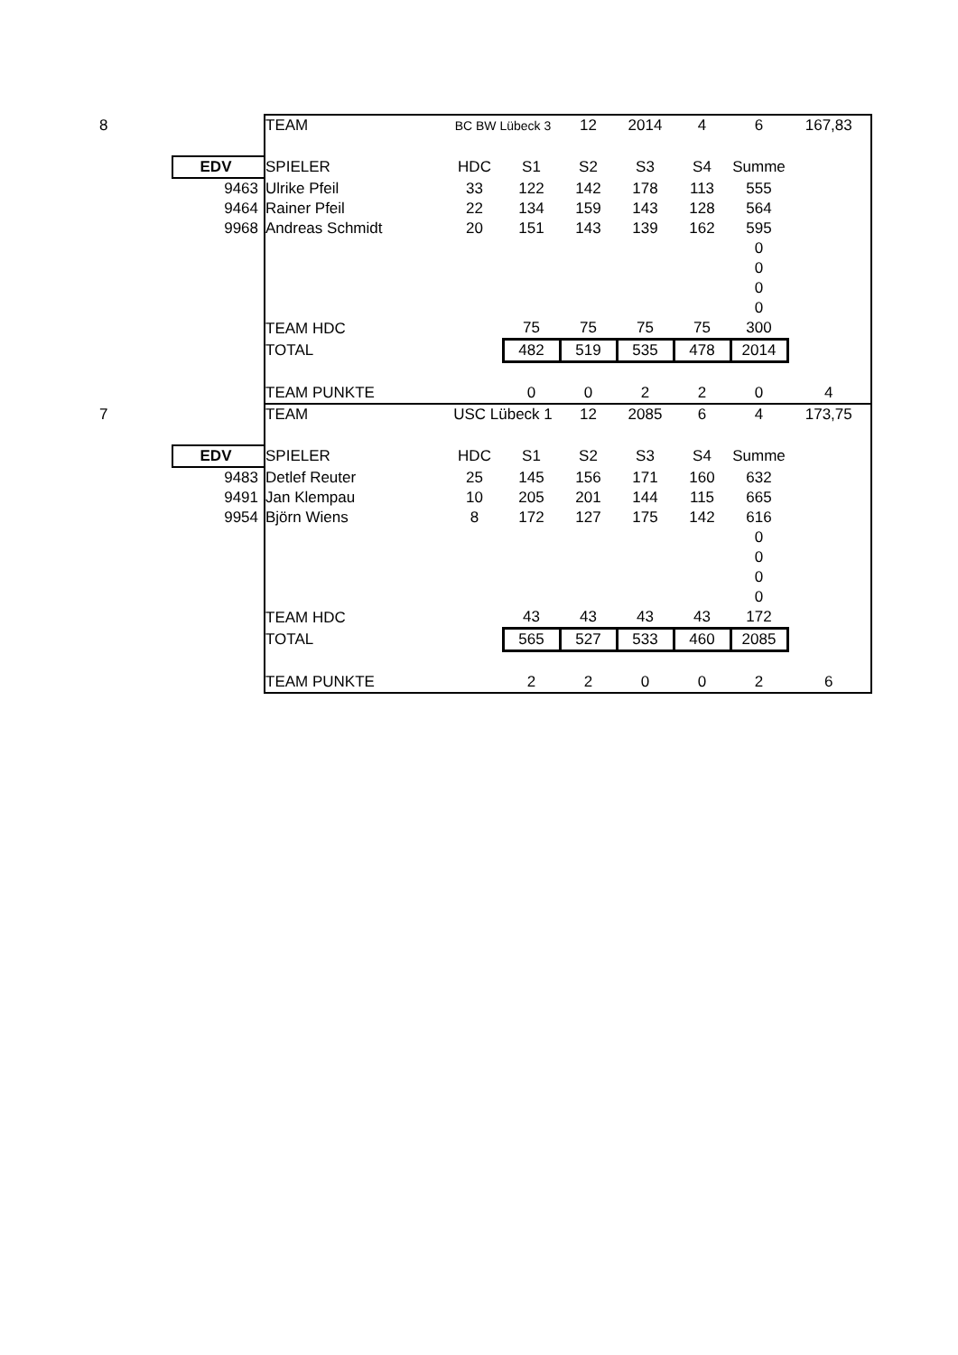| 8 | | TEAM | BC BW Lübeck 3 | | 12 | 2014 | 4 | 6 | 167,83 |
| | EDV | SPIELER | HDC | S1 | S2 | S3 | S4 | Summe | |
| | 9463 | Ulrike Pfeil | 33 | 122 | 142 | 178 | 113 | 555 | |
| | 9464 | Rainer Pfeil | 22 | 134 | 159 | 143 | 128 | 564 | |
| | 9968 | Andreas Schmidt | 20 | 151 | 143 | 139 | 162 | 595 | |
| | | | | | | | | 0 | |
| | | | | | | | | 0 | |
| | | | | | | | | 0 | |
| | | | | | | | | 0 | |
| | | TEAM HDC | | 75 | 75 | 75 | 75 | 300 | |
| | | TOTAL | | 482 | 519 | 535 | 478 | 2014 | |
| | | TEAM PUNKTE | | 0 | 0 | 2 | 2 | 0 | 4 |
| 7 | | TEAM | USC Lübeck 1 | | 12 | 2085 | 6 | 4 | 173,75 |
| | EDV | SPIELER | HDC | S1 | S2 | S3 | S4 | Summe | |
| | 9483 | Detlef Reuter | 25 | 145 | 156 | 171 | 160 | 632 | |
| | 9491 | Jan Klempau | 10 | 205 | 201 | 144 | 115 | 665 | |
| | 9954 | Björn Wiens | 8 | 172 | 127 | 175 | 142 | 616 | |
| | | | | | | | | 0 | |
| | | | | | | | | 0 | |
| | | | | | | | | 0 | |
| | | | | | | | | 0 | |
| | | TEAM HDC | | 43 | 43 | 43 | 43 | 172 | |
| | | TOTAL | | 565 | 527 | 533 | 460 | 2085 | |
| | | TEAM PUNKTE | | 2 | 2 | 0 | 0 | 2 | 6 |